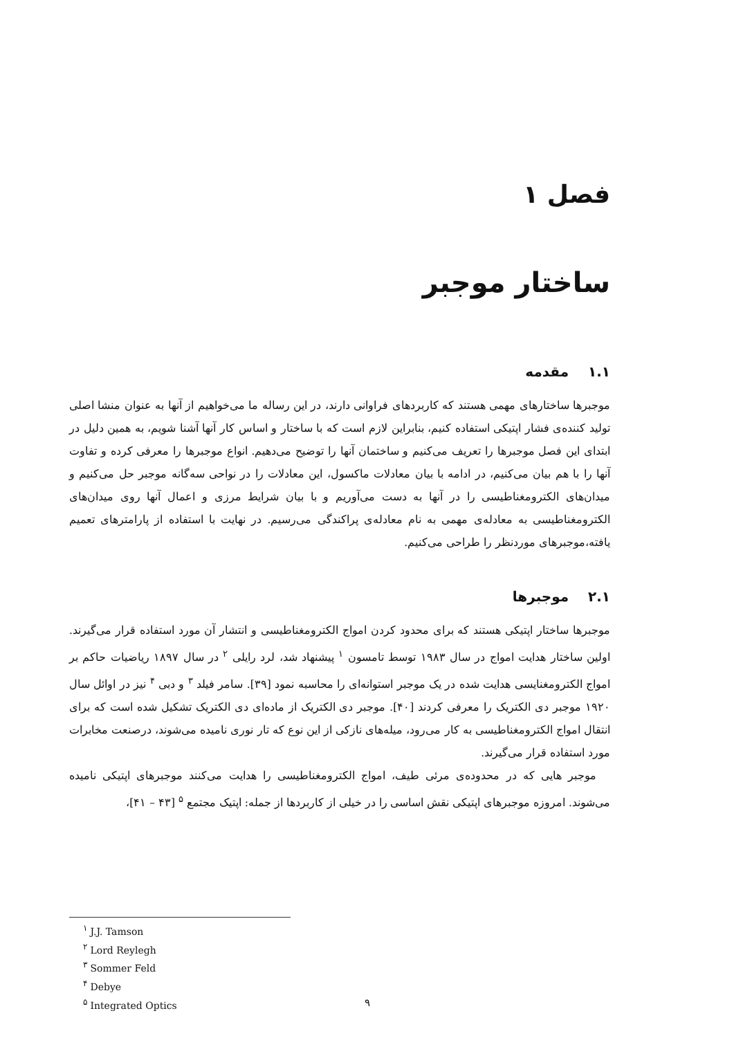فصل ۱
ساختار موجبر
۱.۱ مقدمه
موجبرها ساختارهای مهمی هستند که کاربردهای فراوانی دارند، در این رساله ما می‌خواهیم از آنها به عنوان منشا اصلی تولید کننده‌ی فشار اپتیکی استفاده کنیم، بنابراین لازم است که با ساختار و اساس کار آنها آشنا شویم، به همین دلیل در ابتدای این فصل موجبرها را تعریف می‌کنیم و ساختمان آنها را توضیح می‌دهیم. انواع موجبرها را معرفی کرده و تفاوت آنها را با هم بیان می‌کنیم، در ادامه با بیان معادلات ماکسول، این معادلات را در نواحی سه‌گانه موجبر حل می‌کنیم و میدان‌های الکترومغناطیسی را در آنها به دست می‌آوریم و با بیان شرایط مرزی و اعمال آنها روی میدان‌های الکترومغناطیسی به معادله‌ی مهمی به نام معادله‌ی پراکندگی می‌رسیم. در نهایت با استفاده از پارامترهای تعمیم یافته،موجبرهای موردنظر را طراحی می‌کنیم.
۲.۱ موجبرها
موجبرها ساختار اپتیکی هستند که برای محدود کردن امواج الکترومغناطیسی و انتشار آن مورد استفاده قرار می‌گیرند. اولین ساختار هدایت امواج در سال ۱۹۸۳ توسط تامسون <sup>۱</sup> پیشنهاد شد، لرد رایلی <sup>۲</sup> در سال ۱۸۹۷ ریاضیات حاکم بر امواج الکترومغنایسی هدایت شده در یک موجبر استوانه‌ای را محاسبه نمود [۳۹]. سامر فیلد <sup>۳</sup> و دبی <sup>۴</sup> نیز در اوائل سال ۱۹۲۰ موجبر دی الکتریک را معرفی کردند [۴۰]. موجبر دی الکتریک از ماده‌ای دی الکتریک تشکیل شده است که برای انتقال امواج الکترومغناطیسی به کار می‌رود، میله‌های نازکی از این نوع که تار نوری نامیده می‌شوند، درصنعت مخابرات مورد استفاده قرار می‌گیرند.
موجبر هایی که در محدوده‌ی مرئی طیف، امواج الکترومغناطیسی را هدایت می‌کنند موجبرهای اپتیکی نامیده می‌شوند. امروزه موجبرهای اپتیکی نقش اساسی را در خیلی از کاربردها از جمله: اپتیک مجتمع <sup>۵</sup> [۴۳ – ۴۱]،
<sup>۱</sup> J.J. Tamson
<sup>۲</sup> Lord Reylegh
<sup>۳</sup> Sommer Feld
<sup>۴</sup> Debye
<sup>۵</sup> Integrated Optics
۹